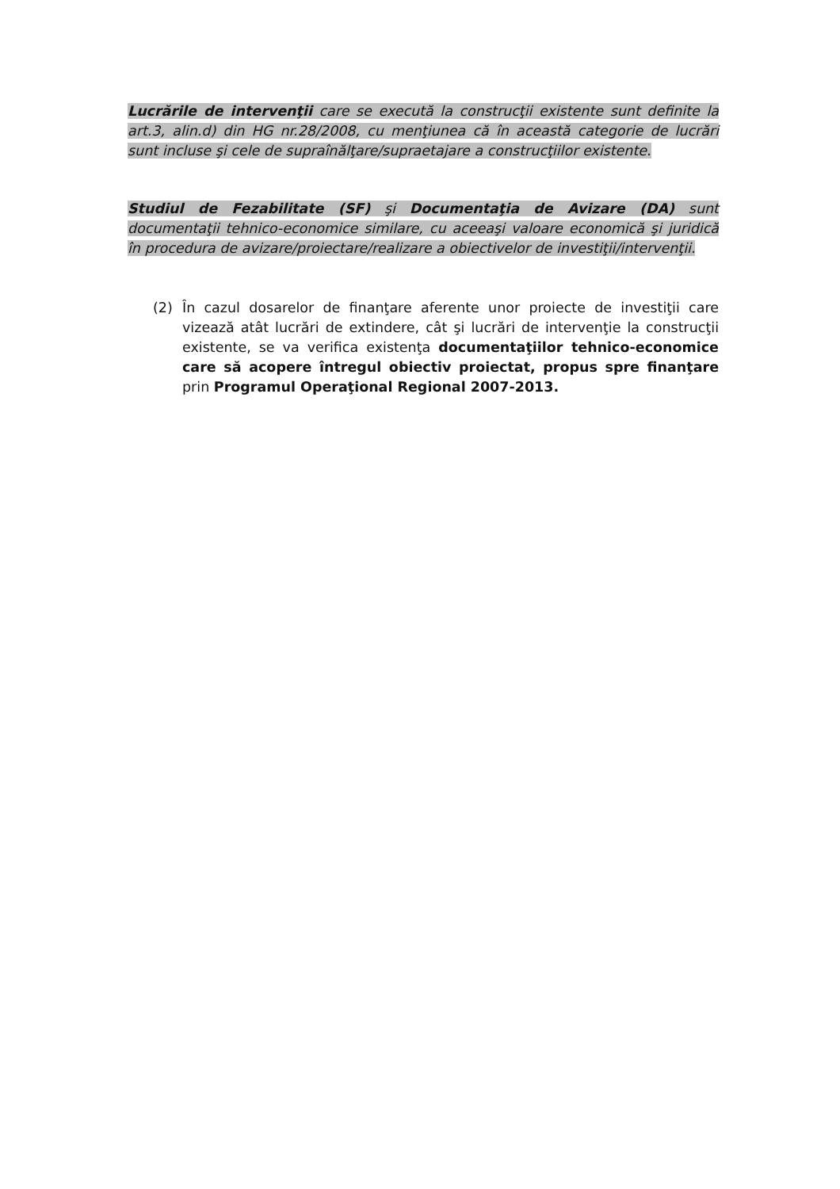Lucrările de intervenţii care se execută la construcţii existente sunt definite la art.3, alin.d) din HG nr.28/2008, cu menţiunea că în această categorie de lucrări sunt incluse şi cele de supraînălţare/supraetajare a construcţiilor existente.
Studiul de Fezabilitate (SF) şi Documentaţia de Avizare (DA) sunt documentaţii tehnico-economice similare, cu aceeaşi valoare economică şi juridică în procedura de avizare/proiectare/realizare a obiectivelor de investiţii/intervenţii.
(2) În cazul dosarelor de finanţare aferente unor proiecte de investiţii care vizează atât lucrări de extindere, cât şi lucrări de intervenţie la construcţii existente, se va verifica existenţa documentaţiilor tehnico-economice care să acopere întregul obiectiv proiectat, propus spre finanţare prin Programul Operaţional Regional 2007-2013.